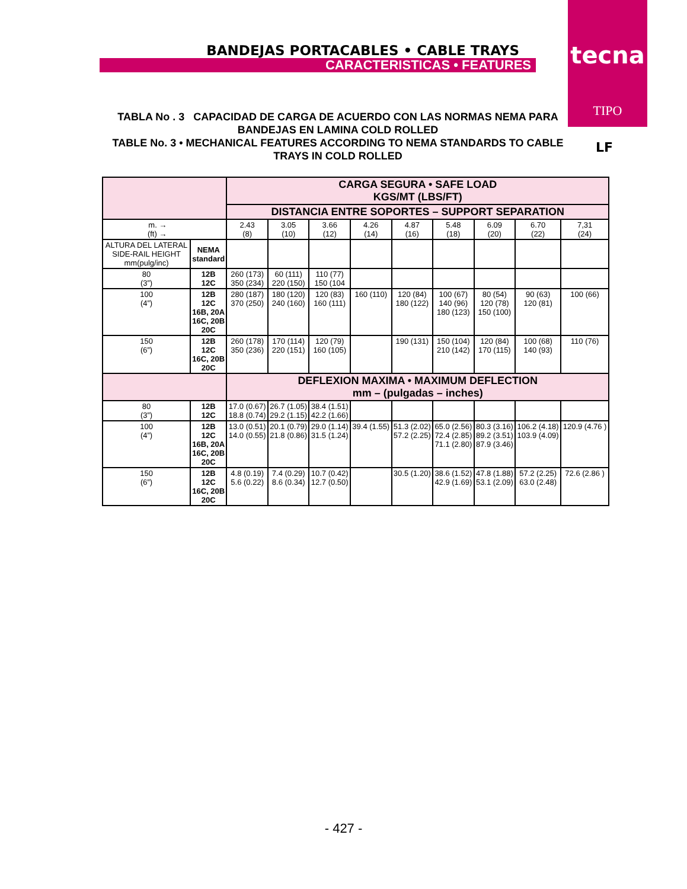BANDEJAS PORTACABLES • CABLE TRAYS
CARACTERISTICAS • FEATURES
tecna
TIPO
TABLA No . 3 CAPACIDAD DE CARGA DE ACUERDO CON LAS NORMAS NEMA PARA
BANDEJAS EN LAMINA COLD ROLLED
TABLE No. 3 • MECHANICAL FEATURES ACCORDING TO NEMA STANDARDS TO CABLE
TRAYS IN COLD ROLLED
LF
| | | CARGA SEGURA • SAFE LOAD KGS/MT (LBS/FT) | | | | | | | | |
| | | DISTANCIA ENTRE SOPORTES – SUPPORT SEPARATION | | | | | | | | |
| m. → (ft) → | | 2.43 (8) | 3.05 (10) | 3.66 (12) | 4.26 (14) | 4.87 (16) | 5.48 (18) | 6.09 (20) | 6.70 (22) | 7,31 (24) |
| ALTURA DEL LATERAL SIDE-RAIL HEIGHT mm(pulg/inc) | NEMA standard | | | | | | | | | |
| 80 (3”) | 12B 12C | 260 (173) 350 (234) | 60 (111) 220 (150) | 110 (77) 150 (104 | | | | | | |
| 100 (4”) | 12B 12C 16B, 20A 16C, 20B 20C | 280 (187) 370 (250) | 180 (120) 240 (160) | 120 (83) 160 (111) | 160 (110) | 120 (84) 180 (122) | 100 (67) 140 (96) 180 (123) | 80 (54) 120 (78) 150 (100) | 90 (63) 120 (81) | 100 (66) |
| 150 (6”) | 12B 12C 16C, 20B 20C | 260 (178) 350 (236) | 170 (114) 220 (151) | 120 (79) 160 (105) | | 190 (131) | 150 (104) 210 (142) | 120 (84) 170 (115) | 100 (68) 140 (93) | 110 (76) |
| | | DEFLEXION MAXIMA • MAXIMUM DEFLECTION mm – (pulgadas – inches) | | | | | | | | |
| 80 (3”) | 12B 12C | 17.0 (0.67) 18.8 (0.74) | 26.7 (1.05) 29.2 (1.15) | 38.4 (1.51) 42.2 (1.66) | | | | | | |
| 100 (4”) | 12B 12C 16B, 20A 16C, 20B 20C | 13.0 (0.51) 14.0 (0.55) | 20.1 (0.79) 21.8 (0.86) | 29.0 (1.14) 31.5 (1.24) | 39.4 (1.55) | 51.3 (2.02) 57.2 (2.25) | 65.0 (2.56) 72.4 (2.85) 71.1 (2.80) | 80.3 (3.16) 89.2 (3.51) 87.9 (3.46) | 106.2 (4.18) 103.9 (4.09) | 120.9 (4.76 ) |
| 150 (6”) | 12B 12C 16C, 20B 20C | 4.8 (0.19) 5.6 (0.22) | 7.4 (0.29) 8.6 (0.34) | 10.7 (0.42) 12.7 (0.50) | | 30.5 (1.20) | 38.6 (1.52) 42.9 (1.69) | 47.8 (1.88) 53.1 (2.09) | 57.2 (2.25) 63.0 (2.48) | 72.6 (2.86 ) |
- 427 -